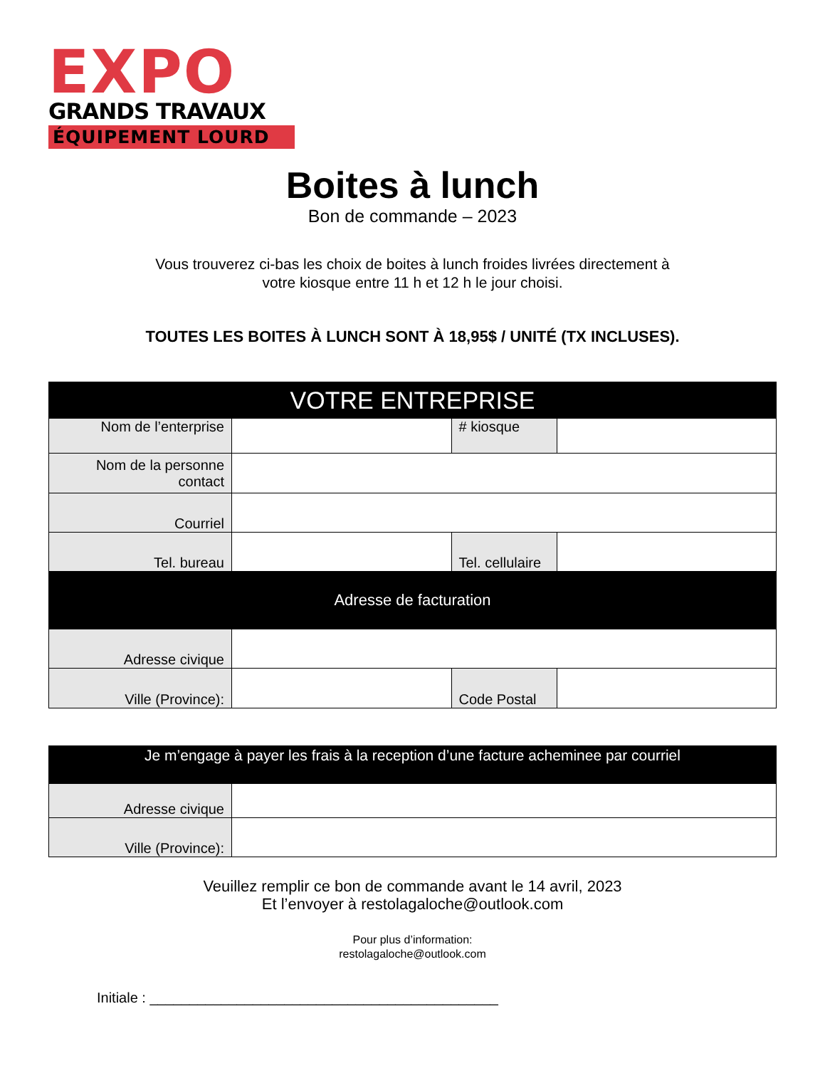EXPO
GRANDS TRAVAUX
ÉQUIPEMENT LOURD
Boites à lunch
Bon de commande – 2023
Vous trouverez ci-bas les choix de boites à lunch froides livrées directement à
votre kiosque entre 11 h et 12 h le jour choisi.
TOUTES LES BOITES À LUNCH SONT À 18,95$ / UNITÉ (TX INCLUSES).
| VOTRE ENTREPRISE | | | |
| --- | --- | --- | --- |
| Nom de l’enterprise | | # kiosque | |
| Nom de la personne contact | | | |
| Courriel | | | |
| Tel. bureau | | Tel. cellulaire | |
| Adresse de facturation | | | |
| Adresse civique | | | |
| Ville (Province): | | Code Postal | |
| Je m’engage à payer les frais à la reception d’une facture acheminee par courriel | |
| --- | --- |
| Adresse civique | |
| Ville (Province): | |
Veuillez remplir ce bon de commande avant le 14 avril, 2023
Et l’envoyer à restolagaloche@outlook.com
Pour plus d’information:
restolagaloche@outlook.com
Initiale : ____________________________________________